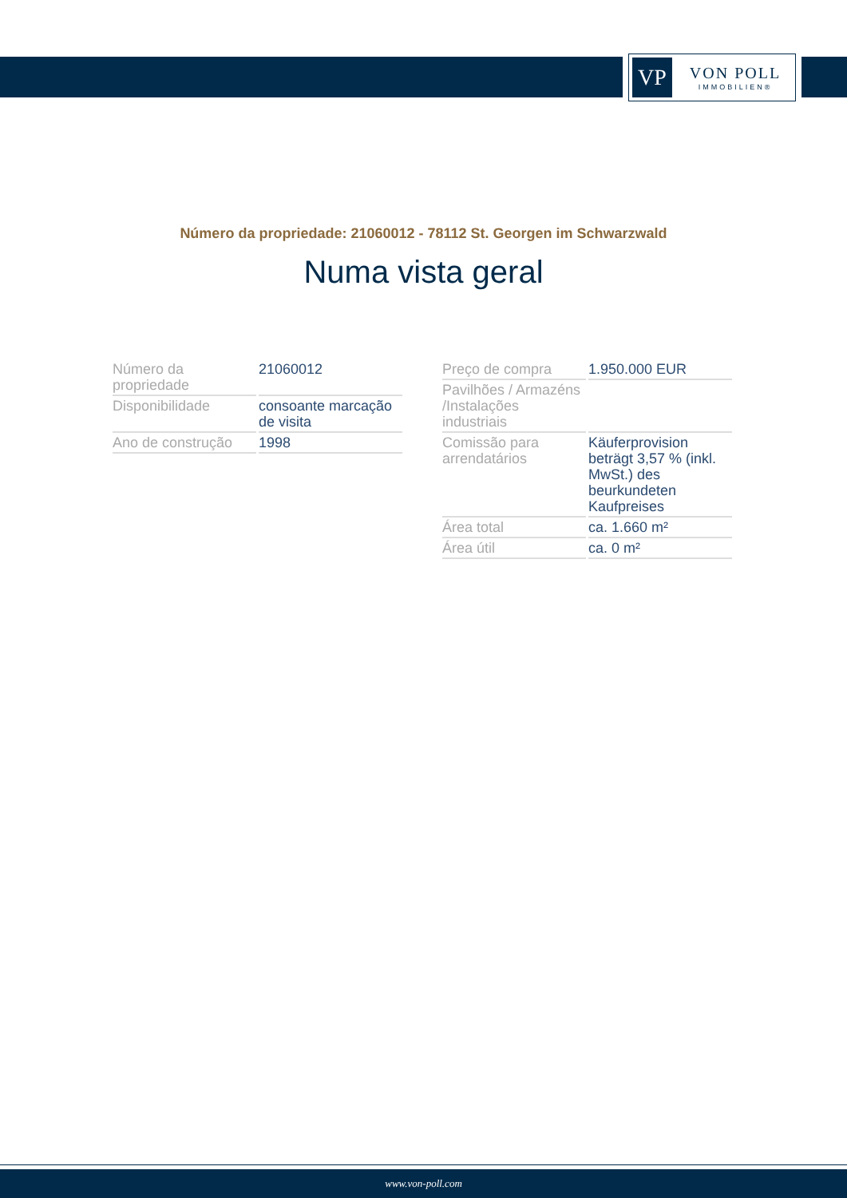VP
VON POLL
IMMOBILIEN®
Número da propriedade: 21060012 - 78112 St. Georgen im Schwarzwald
Numa vista geral
| Número da propriedade | 21060012 |
| Disponibilidade | consoante marcação de visita |
| Ano de construção | 1998 |
| Preço de compra | 1.950.000 EUR |
| Pavilhões / Armazéns /Instalações industriais | |
| Comissão para arrendatários | Käuferprovision beträgt 3,57 % (inkl. MwSt.) des beurkundeten Kaufpreises |
| Área total | ca. 1.660 m² |
| Área útil | ca. 0 m² |
www.von-poll.com